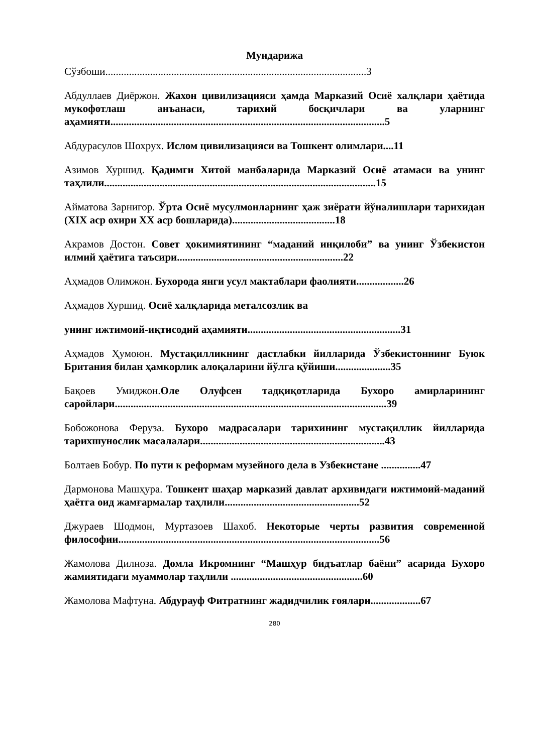Мундарижа
Сўзбоши...................................................................................................3
Абдуллаев Диёржон. Жахон цивилизацияси ҳамда Марказий Осиё халқлари ҳаётида мукофотлаш анъанаси, тарихий босқичлари ва уларнинг аҳамияти........................................................................................................5
Абдурасулов Шохрух. Ислом цивилизацияси ва Тошкент олимлари....11
Азимов Хуршид. Қадимги Хитой манбаларида Марказий Осиё атамаси ва унинг таҳлили.......................................................................................................15
Айматова Зарнигор. Ўрта Осиё мусулмонларнинг ҳаж зиёрати йўналишлари тарихидан (XIX аср охири XX аср бошларида).......................................18
Акрамов Достон. Совет ҳокимиятининг “маданий инқилоби” ва унинг Ўзбекистон илмий ҳаётига таъсири...............................................................22
Аҳмадов Олимжон. Бухорода янги усул мактаблари фаолияти..................26
Аҳмадов Хуршид. Осиё халқларида металсозлик ва
унинг ижтимоий-иқтисодий аҳамияти..........................................................31
Аҳмадов Ҳумоюн. Мустақилликнинг дастлабки йилларида Ўзбекистоннинг Буюк Британия билан ҳамкорлик алоқаларини йўлга қўйиши.....................35
Бақоев Умиджон.Оле Олуфсен тадқиқотларида Бухоро амирларининг саройлари.......................................................................................................39
Бобожонова Феруза. Бухоро мадрасалари тарихининг мустақиллик йилларида тарихшунослик масалалари......................................................................43
Болтаев Бобур. По пути к реформам музейного дела в Узбекистане ...............47
Дармонова Машҳура. Тошкент шаҳар марказий давлат архивидаги ижтимоий-маданий ҳаётга оид жамғармалар таҳлили...................................................52
Джураев Шодмон, Муртазоев Шахоб. Некоторые черты развития современной философии...................................................................................................56
Жамолова Дилноза. Домла Икромнинг “Машҳур бидъатлар баёни” асарида Бухоро жамиятидаги муаммолар таҳлили ..................................................60
Жамолова Мафтуна. Абдурауф Фитратнинг жадидчилик ғоялари...................67
280